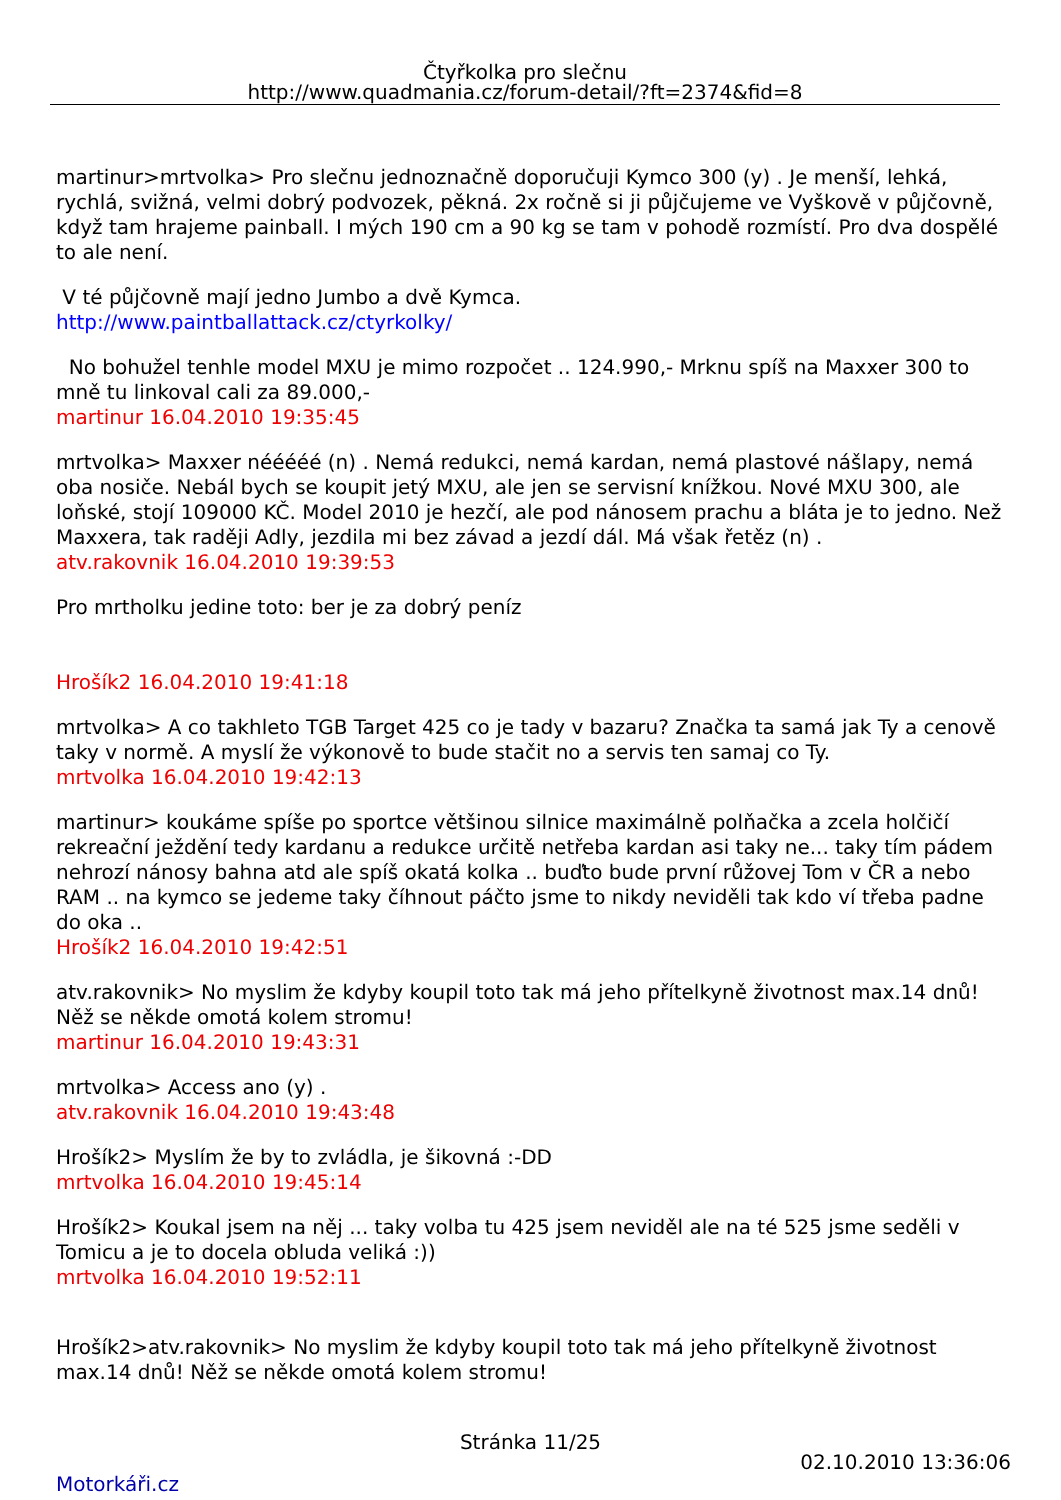Čtyřkolka pro slečnu
http://www.quadmania.cz/forum-detail/?ft=2374&fid=8
martinur>mrtvolka> Pro slečnu jednoznačně doporučuji Kymco 300 (y) . Je menší, lehká, rychlá, svižná, velmi dobrý podvozek, pěkná. 2x ročně si ji půjčujeme ve Vyškově v půjčovně, když tam hrajeme painball. I mých 190 cm a 90 kg se tam v pohodě rozmístí. Pro dva dospělé to ale není.
V té půjčovně mají jedno Jumbo a dvě Kymca.
http://www.paintballattack.cz/ctyrkolky/
No bohužel tenhle model MXU je mimo rozpočet .. 124.990,- Mrknu spíš na Maxxer 300 to mně tu linkoval cali za 89.000,-
martinur 16.04.2010 19:35:45
mrtvolka> Maxxer nééééé (n) . Nemá redukci, nemá kardan, nemá plastové nášlapy, nemá oba nosiče. Nebál bych se koupit jetý MXU, ale jen se servisní knížkou. Nové MXU 300, ale loňské, stojí 109000 KČ. Model 2010 je hezčí, ale pod nánosem prachu a bláta je to jedno. Než Maxxera, tak raději Adly, jezdila mi bez závad a jezdí dál. Má však řetěz (n) .
atv.rakovnik 16.04.2010 19:39:53
Pro mrtholku jedine toto: ber je za dobrý peníz
Hrošík2 16.04.2010 19:41:18
mrtvolka> A co takhleto TGB Target 425 co je tady v bazaru? Značka ta samá jak Ty a cenově taky v normě. A myslí že výkonově to bude stačit no a servis ten samaj co Ty.
mrtvolka 16.04.2010 19:42:13
martinur> koukáme spíše po sportce většinou silnice maximálně polňačka a zcela holčičí rekreační ježdění tedy kardanu a redukce určitě netřeba kardan asi taky ne... taky tím pádem nehrozí nánosy bahna atd ale spíš okatá kolka .. buďto bude první růžovej Tom v ČR a nebo RAM .. na kymco se jedeme taky číhnout páčto jsme to nikdy neviděli tak kdo ví třeba padne do oka ..
Hrošík2 16.04.2010 19:42:51
atv.rakovnik> No myslim že kdyby koupil toto tak má jeho přítelkyně životnost max.14 dnů! Něž se někde omotá kolem stromu!
martinur 16.04.2010 19:43:31
mrtvolka> Access ano (y) .
atv.rakovnik 16.04.2010 19:43:48
Hrošík2> Myslím že by to zvládla, je šikovná :-DD
mrtvolka 16.04.2010 19:45:14
Hrošík2> Koukal jsem na něj ... taky volba tu 425 jsem neviděl ale na té 525 jsme seděli v Tomicu a je to docela obluda veliká :))
mrtvolka 16.04.2010 19:52:11
Hrošík2>atv.rakovnik> No myslim že kdyby koupil toto tak má jeho přítelkyně životnost max.14 dnů! Něž se někde omotá kolem stromu!
Stránka 11/25
02.10.2010 13:36:06
Motorkáři.cz